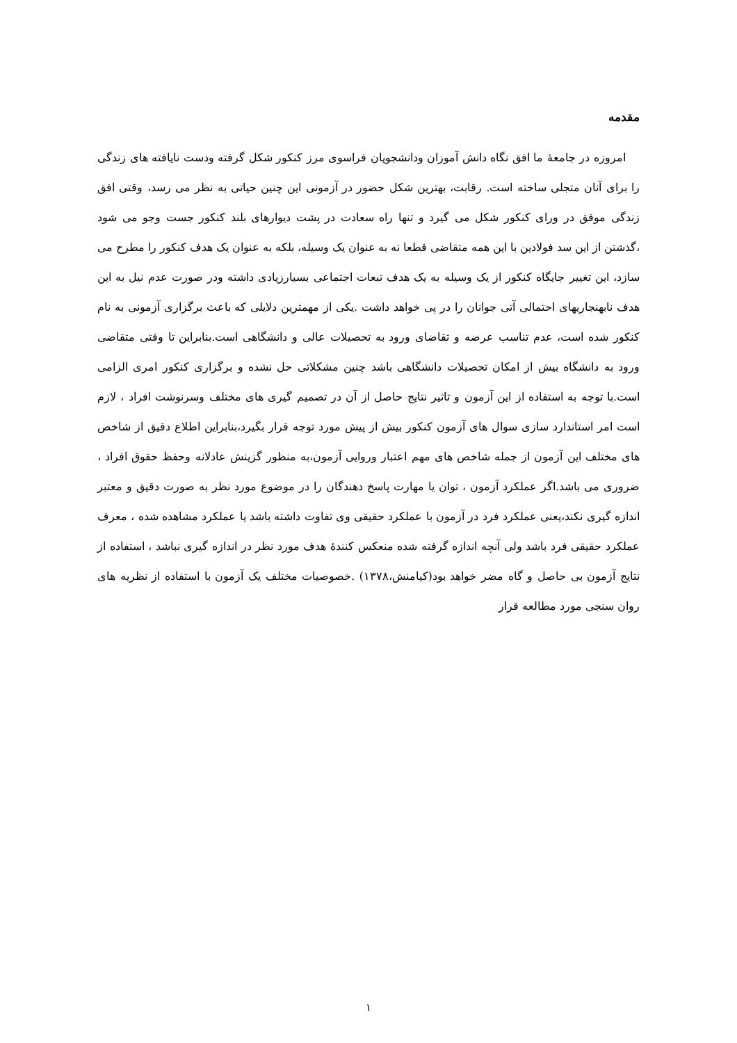مقدمه
امروزه در جامعهٔ ما افق نگاه دانش آموزان ودانشجویان فراسوی مرز کنکور شکل گرفته ودست نایافته های زندگی را برای آنان متجلی ساخته است. رقابت، بهترین شکل حضور در آزمونی این چنین حیاتی به نظر می رسد، وقتی افق زندگی موفق در ورای کنکور شکل می گیرد و تنها راه سعادت در پشت دیوارهای بلند کنکور جست وجو می شود ،گذشتن از این سد فولادین با این همه متقاضی قطعا نه به عنوان یک وسیله، بلکه به عنوان یک هدف کنکور را مطرح می سازد، این تغییر جایگاه کنکور از یک وسیله به یک هدف تبعات اجتماعی بسیارزیادی داشته ودر صورت عدم نیل به این هدف نابهنجاریهای احتمالی آتی جوانان را در پی خواهد داشت .یکی از مهمترین دلایلی که باعث برگزاری آزمونی به نام کنکور شده است، عدم تناسب عرضه و تقاضای ورود به تحصیلات عالی و دانشگاهی است.بنابراین تا وقتی متقاضی ورود به دانشگاه بیش از امکان تحصیلات دانشگاهی باشد چنین مشکلاتی حل نشده و برگزاری کنکور امری الزامی است.با توجه به استفاده از این آزمون و تاثیر نتایج حاصل از آن در تصمیم گیری های مختلف وسرنوشت افراد ، لازم است امر استاندارد سازی سوال های آزمون کنکور بیش از پیش مورد توجه قرار بگیرد،بنابراین اطلاع دقیق از شاخص های مختلف این آزمون از جمله شاخص های مهم اعتبار وروایی آزمون،به منظور گزینش عادلانه وحفظ حقوق افراد ، ضروری می باشد.اگر عملکرد آزمون ، توان یا مهارت پاسخ دهندگان را در موضوع مورد نظر به صورت دقیق و معتبر اندازه گیری نکند،یعنی عملکرد فرد در آزمون با عملکرد حقیقی وی تفاوت داشته باشد یا عملکرد مشاهده شده ، معرف عملکرد حقیقی فرد باشد ولی آنچه اندازه گرفته شده منعکس کنندهٔ هدف مورد نظر در اندازه گیری نباشد ، استفاده از نتایج آزمون بی حاصل و گاه مضر خواهد بود(کیامنش،۱۳۷۸) .خصوصیات مختلف یک آزمون با استفاده از نظریه های روان سنجی مورد مطالعه قرار
۱